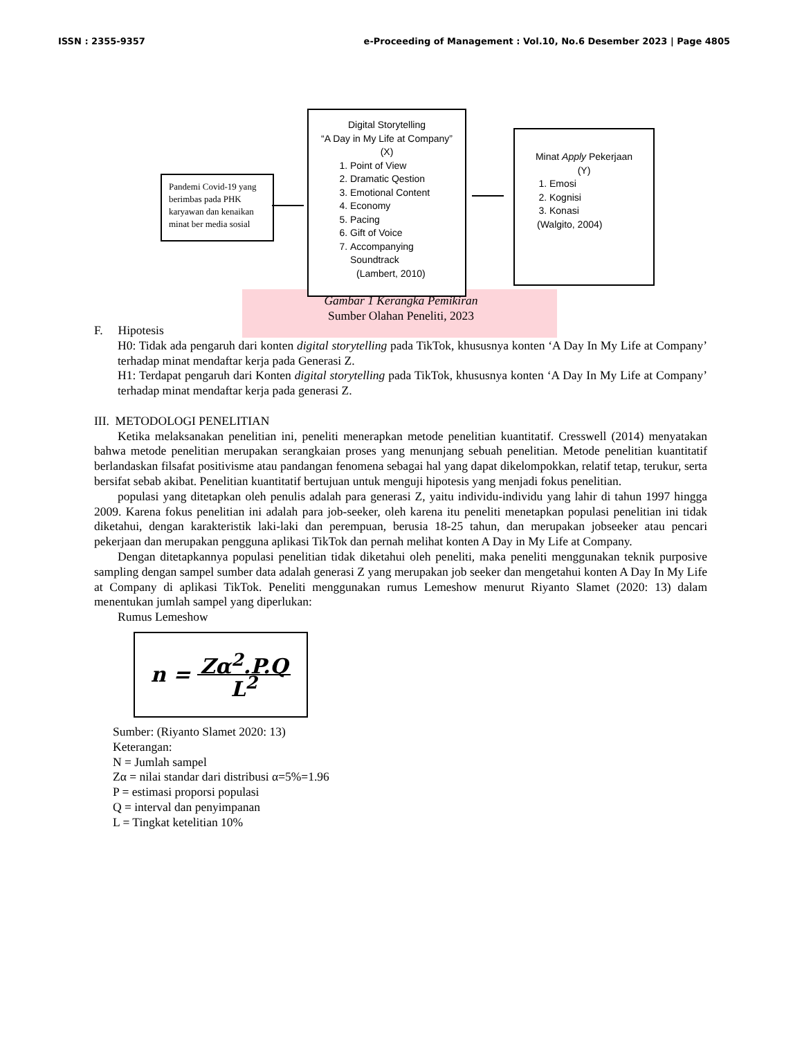ISSN : 2355-9357 e-Proceeding of Management : Vol.10, No.6 Desember 2023 | Page 4805
Pandemi Covid-19 yang berimbas pada PHK karyawan dan kenaikan minat ber media sosial
Digital Storytelling
“A Day in My Life at Company”
(X)
1. Point of View
2. Dramatic Qestion
3. Emotional Content
4. Economy
5. Pacing
6. Gift of Voice
7. Accompanying Soundtrack
(Lambert, 2010)
Minat Apply Pekerjaan
(Y)
1. Emosi
2. Kognisi
3. Konasi
(Walgito, 2004)
Gambar 1 Kerangka Pemikiran
Sumber Olahan Peneliti, 2023
F. Hipotesis
H0: Tidak ada pengaruh dari konten digital storytelling pada TikTok, khususnya konten ‘A Day In My Life at Company’ terhadap minat mendaftar kerja pada Generasi Z.
H1: Terdapat pengaruh dari Konten digital storytelling pada TikTok, khususnya konten ‘A Day In My Life at Company’ terhadap minat mendaftar kerja pada generasi Z.
III. METODOLOGI PENELITIAN
Ketika melaksanakan penelitian ini, peneliti menerapkan metode penelitian kuantitatif. Cresswell (2014) menyatakan bahwa metode penelitian merupakan serangkaian proses yang menunjang sebuah penelitian. Metode penelitian kuantitatif berlandaskan filsafat positivisme atau pandangan fenomena sebagai hal yang dapat dikelompokkan, relatif tetap, terukur, serta bersifat sebab akibat. Penelitian kuantitatif bertujuan untuk menguji hipotesis yang menjadi fokus penelitian.
populasi yang ditetapkan oleh penulis adalah para generasi Z, yaitu individu-individu yang lahir di tahun 1997 hingga 2009. Karena fokus penelitian ini adalah para job-seeker, oleh karena itu peneliti menetapkan populasi penelitian ini tidak diketahui, dengan karakteristik laki-laki dan perempuan, berusia 18-25 tahun, dan merupakan jobseeker atau pencari pekerjaan dan merupakan pengguna aplikasi TikTok dan pernah melihat konten A Day in My Life at Company.
Dengan ditetapkannya populasi penelitian tidak diketahui oleh peneliti, maka peneliti menggunakan teknik purposive sampling dengan sampel sumber data adalah generasi Z yang merupakan job seeker dan mengetahui konten A Day In My Life at Company di aplikasi TikTok. Peneliti menggunakan rumus Lemeshow menurut Riyanto Slamet (2020: 13) dalam menentukan jumlah sampel yang diperlukan:
Rumus Lemeshow
n = Zα<sup>2</sup>.P.Q L<sup>2</sup>
Sumber: (Riyanto Slamet 2020: 13)
Keterangan:
N = Jumlah sampel
Zα = nilai standar dari distribusi α=5%=1.96
P = estimasi proporsi populasi
Q = interval dan penyimpanan
L = Tingkat ketelitian 10%